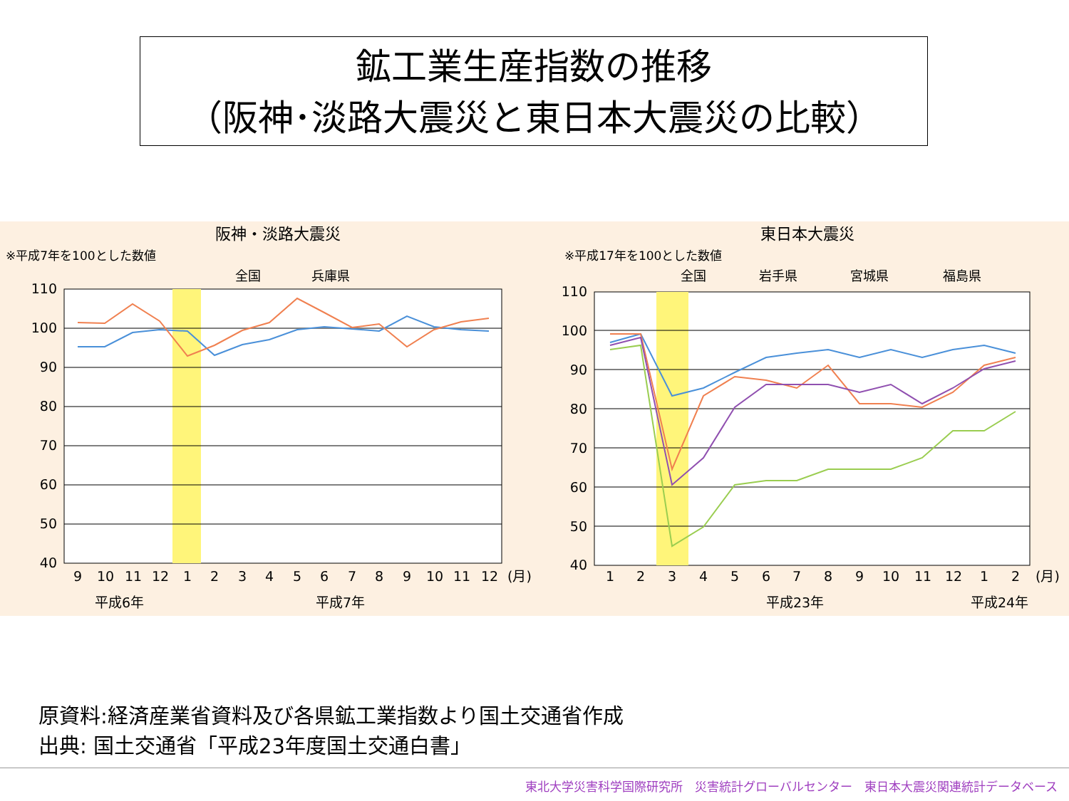鉱工業生産指数の推移
（阪神･淡路大震災と東日本大震災の比較）
阪神・淡路大震災
※平成7年を100とした数値
全国
兵庫県
110
100
90
80
70
60
50
40
9
10
11
12
1
2
3
4
5
6
7
8
9
10
11
12
(月)
平成6年
平成7年
東日本大震災
※平成17年を100とした数値
全国
岩手県
宮城県
福島県
110
100
90
80
70
60
50
40
1
2
3
4
5
6
7
8
9
10
11
12
1
2
(月)
平成23年
平成24年
原資料:経済産業省資料及び各県鉱工業指数より国土交通省作成
出典: 国土交通省「平成23年度国土交通白書」
東北大学災害科学国際研究所　災害統計グローバルセンター　東日本大震災関連統計データベース